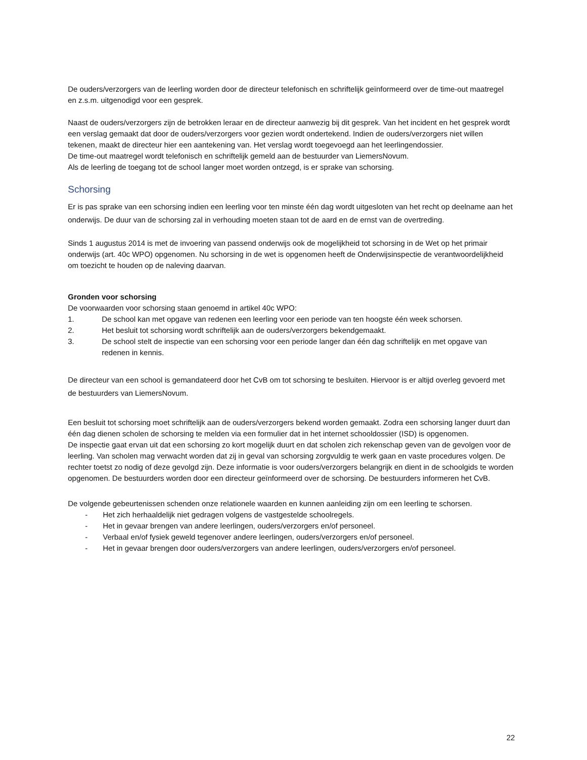De ouders/verzorgers van de leerling worden door de directeur telefonisch en schriftelijk geïnformeerd over de time-out maatregel en z.s.m. uitgenodigd voor een gesprek.
Naast de ouders/verzorgers zijn de betrokken leraar en de directeur aanwezig bij dit gesprek. Van het incident en het gesprek wordt een verslag gemaakt dat door de ouders/verzorgers voor gezien wordt ondertekend. Indien de ouders/verzorgers niet willen tekenen, maakt de directeur hier een aantekening van. Het verslag wordt toegevoegd aan het leerlingendossier.
De time-out maatregel wordt telefonisch en schriftelijk gemeld aan de bestuurder van LiemersNovum.
Als de leerling de toegang tot de school langer moet worden ontzegd, is er sprake van schorsing.
Schorsing
Er is pas sprake van een schorsing indien een leerling voor ten minste één dag wordt uitgesloten van het recht op deelname aan het onderwijs. De duur van de schorsing zal in verhouding moeten staan tot de aard en de ernst van de overtreding.
Sinds 1 augustus 2014 is met de invoering van passend onderwijs ook de mogelijkheid tot schorsing in de Wet op het primair onderwijs (art. 40c WPO) opgenomen. Nu schorsing in de wet is opgenomen heeft de Onderwijsinspectie de verantwoordelijkheid om toezicht te houden op de naleving daarvan.
Gronden voor schorsing
De voorwaarden voor schorsing staan genoemd in artikel 40c WPO:
1. De school kan met opgave van redenen een leerling voor een periode van ten hoogste één week schorsen.
2. Het besluit tot schorsing wordt schriftelijk aan de ouders/verzorgers bekendgemaakt.
3. De school stelt de inspectie van een schorsing voor een periode langer dan één dag schriftelijk en met opgave van redenen in kennis.
De directeur van een school is gemandateerd door het CvB om tot schorsing te besluiten. Hiervoor is er altijd overleg gevoerd met de bestuurders van LiemersNovum.
Een besluit tot schorsing moet schriftelijk aan de ouders/verzorgers bekend worden gemaakt. Zodra een schorsing langer duurt dan één dag dienen scholen de schorsing te melden via een formulier dat in het internet schooldossier (ISD) is opgenomen.
De inspectie gaat ervan uit dat een schorsing zo kort mogelijk duurt en dat scholen zich rekenschap geven van de gevolgen voor de leerling. Van scholen mag verwacht worden dat zij in geval van schorsing zorgvuldig te werk gaan en vaste procedures volgen. De rechter toetst zo nodig of deze gevolgd zijn. Deze informatie is voor ouders/verzorgers belangrijk en dient in de schoolgids te worden opgenomen. De bestuurders worden door een directeur geïnformeerd over de schorsing. De bestuurders informeren het CvB.
De volgende gebeurtenissen schenden onze relationele waarden en kunnen aanleiding zijn om een leerling te schorsen.
- Het zich herhaaldelijk niet gedragen volgens de vastgestelde schoolregels.
- Het in gevaar brengen van andere leerlingen, ouders/verzorgers en/of personeel.
- Verbaal en/of fysiek geweld tegenover andere leerlingen, ouders/verzorgers en/of personeel.
- Het in gevaar brengen door ouders/verzorgers van andere leerlingen, ouders/verzorgers en/of personeel.
22